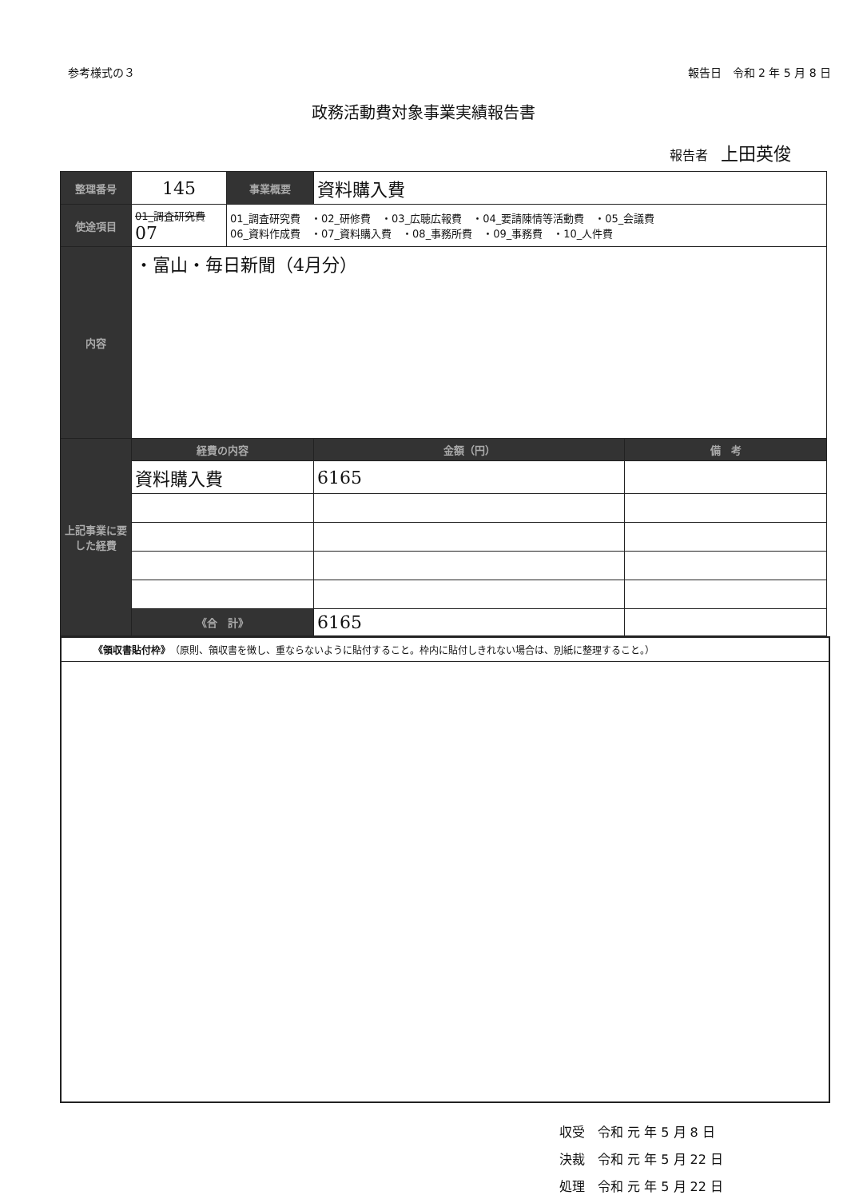参考様式の３ 報告日　令和 2 年 5 月 8 日
政務活動費対象事業実績報告書
報告者　上田英俊
| 整理番号 | 145 | 事業概要 | 資料購入費 | |
| 使途項目 | 01_調査研究費 07 | 01_調査研究費 ・02_研修費 ・03_広聴広報費 ・04_要請陳情等活動費 ・05_会議費 06_資料作成費 ・07_資料購入費 ・08_事務所費 ・09_事務費 ・10_人件費 | | |
| 内容 | ・富山・毎日新聞（4月分） | | | |
| 上記事業に要した経費 | 経費の内容 | | 金額（円） | 備 考 |
| | 資料購入費 | | 6165 | |
| | 《合 計》 | | 6165 | |
《領収書貼付枠》　（原則、領収書を徴し、重ならないように貼付すること。枠内に貼付しきれない場合は、別紙に整理すること。）
収受　令和 元 年 5 月 8 日
決裁　令和 元 年 5 月 22 日
処理　令和 元 年 5 月 22 日